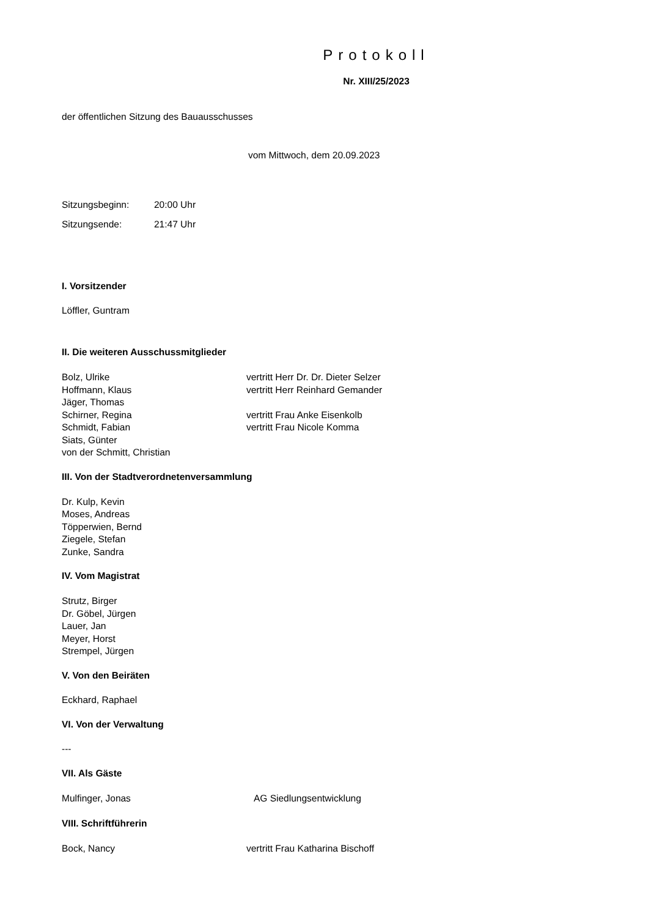Protokoll
Nr. XIII/25/2023
der öffentlichen Sitzung des Bauausschusses
vom Mittwoch, dem 20.09.2023
Sitzungsbeginn: 20:00 Uhr
Sitzungsende: 21:47 Uhr
I. Vorsitzender
Löffler, Guntram
II. Die weiteren Ausschussmitglieder
Bolz, Ulrike vertritt Herr Dr. Dr. Dieter Selzer
Hoffmann, Klaus vertritt Herr Reinhard Gemander
Jäger, Thomas
Schirner, Regina vertritt Frau Anke Eisenkolb
Schmidt, Fabian vertritt Frau Nicole Komma
Siats, Günter
von der Schmitt, Christian
III. Von der Stadtverordnetenversammlung
Dr. Kulp, Kevin
Moses, Andreas
Töpperwien, Bernd
Ziegele, Stefan
Zunke, Sandra
IV. Vom Magistrat
Strutz, Birger
Dr. Göbel, Jürgen
Lauer, Jan
Meyer, Horst
Strempel, Jürgen
V. Von den Beiräten
Eckhard, Raphael
VI. Von der Verwaltung
---
VII. Als Gäste
Mulfinger, Jonas AG Siedlungsentwicklung
VIII. Schriftführerin
Bock, Nancy vertritt Frau Katharina Bischoff